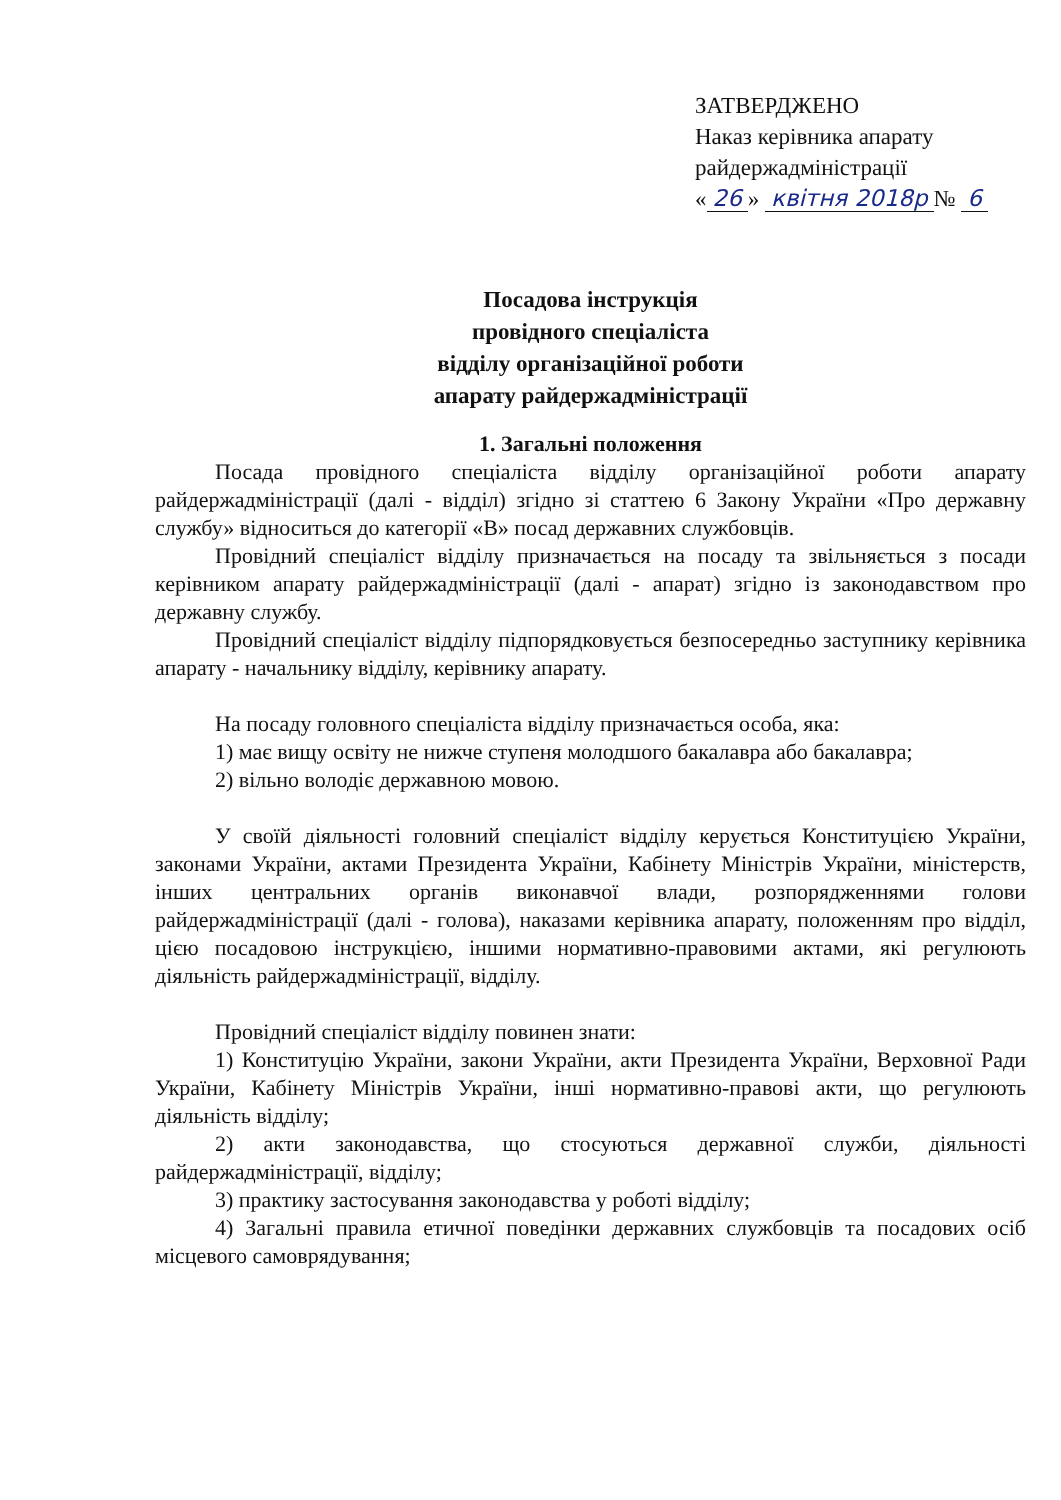ЗАТВЕРДЖЕНО
Наказ керівника апарату
райдержадміністрації
« 26 » квітня 2018р № 6
Посадова інструкція
провідного спеціаліста
відділу організаційної роботи
апарату райдержадміністрації
1. Загальні положення
Посада провідного спеціаліста відділу організаційної роботи апарату райдержадміністрації (далі - відділ) згідно зі статтею 6 Закону України «Про державну службу» відноситься до категорії «В» посад державних службовців.
Провідний спеціаліст відділу призначається на посаду та звільняється з посади керівником апарату райдержадміністрації (далі - апарат) згідно із законодавством про державну службу.
Провідний спеціаліст відділу підпорядковується безпосередньо заступнику керівника апарату - начальнику відділу, керівнику апарату.
На посаду головного спеціаліста відділу призначається особа, яка:
1) має вищу освіту не нижче ступеня молодшого бакалавра або бакалавра;
2) вільно володіє державною мовою.
У своїй діяльності головний спеціаліст відділу керується Конституцією України, законами України, актами Президента України, Кабінету Міністрів України, міністерств, інших центральних органів виконавчої влади, розпорядженнями голови райдержадміністрації (далі - голова), наказами керівника апарату, положенням про відділ, цією посадовою інструкцією, іншими нормативно-правовими актами, які регулюють діяльність райдержадміністрації, відділу.
Провідний спеціаліст відділу повинен знати:
1) Конституцію України, закони України, акти Президента України, Верховної Ради України, Кабінету Міністрів України, інші нормативно-правові акти, що регулюють діяльність відділу;
2) акти законодавства, що стосуються державної служби, діяльності райдержадміністрації, відділу;
3) практику застосування законодавства у роботі відділу;
4) Загальні правила етичної поведінки державних службовців та посадових осіб місцевого самоврядування;